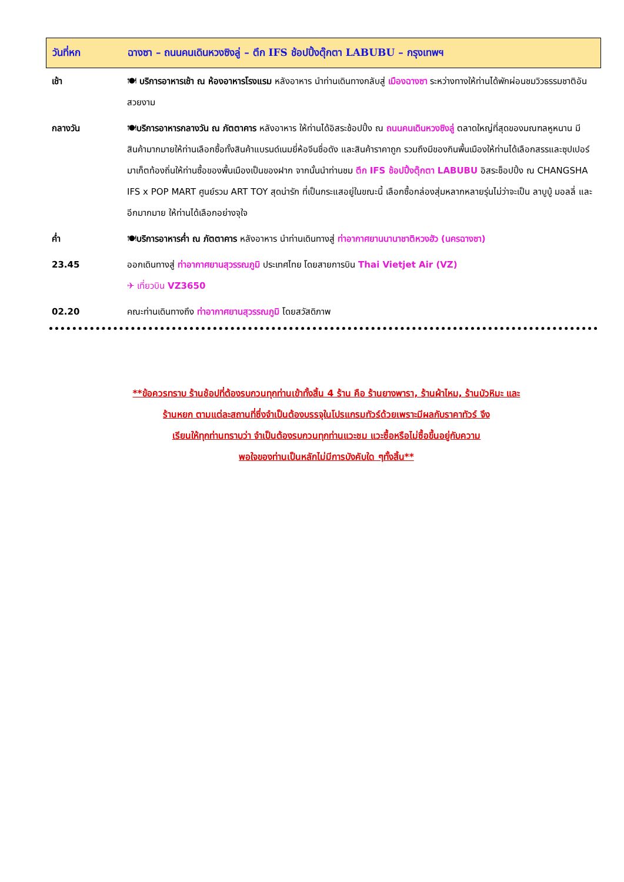วันที่หก ฉางซา – ถนนคนเดินหวงซิงลู่ – ตึก IFS ช้อปปิ้งตุ๊กตา LABUBU – กรุงเทพฯ
| เช้า | 🍽 บริการอาหารเช้า ณ ห้องอาหารโรงแรม หลังอาหาร นำท่านเดินทางกลับสู่ เมืองฉางซา ระหว่างทางให้ท่านได้พักผ่อนชมวิวธรรมชาติอันสวยงาม |
| กลางวัน | 🍽 บริการอาหารกลางวัน ณ ภัตตาคาร หลังอาหาร ให้ท่านได้อิสระช้อปปิ้ง ณ ถนนคนเดินหวงซิงลู่ ตลาดใหญ่ที่สุดของมณฑลหูหนาน มีสินค้ามากมายให้ท่านเลือกซื้อทั้งสินค้าแบรนด์เนมยี่ห้อจีนชื่อดัง และสินค้าราคาถูก รวมถึงมีของกินพื้นเมืองให้ท่านได้เลือกสรรและซุปเปอร์มาเก็ตท้องถิ่นให้ท่านซื้อของพื้นเมืองเป็นของฝาก จากนั้นนำท่านชม ตึก IFS ช้อปปิ้งตุ๊กตา LABUBU อิสระช็อปปิ้ง ณ CHANGSHA IFS x POP MART ศูนย์รวม ART TOY สุดน่ารัก ที่เป็นกระแสอยู่ในขณะนี้ เลือกซื้อกล่องสุ่มหลากหลายรุ่นไม่ว่าจะเป็น ลาบูบู้ มอลลี่ และอีกมากมาย ให้ท่านได้เลือกอย่างจุใจ |
| ค่ำ | 🍽 บริการอาหารค่ำ ณ ภัตตาคาร หลังอาหาร นำท่านเดินทางสู่ ท่าอากาศยานนานาชาติหวงฮัว (นครฉางซา) |
| 23.45 | ออกเดินทางสู่ ท่าอากาศยานสุวรรณภูมิ ประเทศไทย โดยสายการบิน Thai Vietjet Air (VZ) ✈ เที่ยวบิน VZ3650 |
| 02.20 | คณะท่านเดินทางถึง ท่าอากาศยานสุวรรณภูมิ โดยสวัสดิภาพ |
**ข้อควรทราบ ร้านช้อปที่ต้องรบกวนทุกท่านเข้าทั้งสิ้น 4 ร้าน คือ ร้านยางพารา, ร้านผ้าไหม, ร้านบัวหิมะ และ
ร้านหยก ตามแต่ละสถานที่ซึ่งจำเป็นต้องบรรจุในโปรแกรมทัวร์ด้วยเพราะมีผลกับราคาทัวร์ จึง
เรียนให้ทุกท่านทราบว่า จำเป็นต้องรบกวนทุกท่านแวะชม แวะซื้อหรือไม่ซื้อขึ้นอยู่กับความ
พอใจของท่านเป็นหลักไม่มีการบังคับใด ๆทั้งสิ้น**